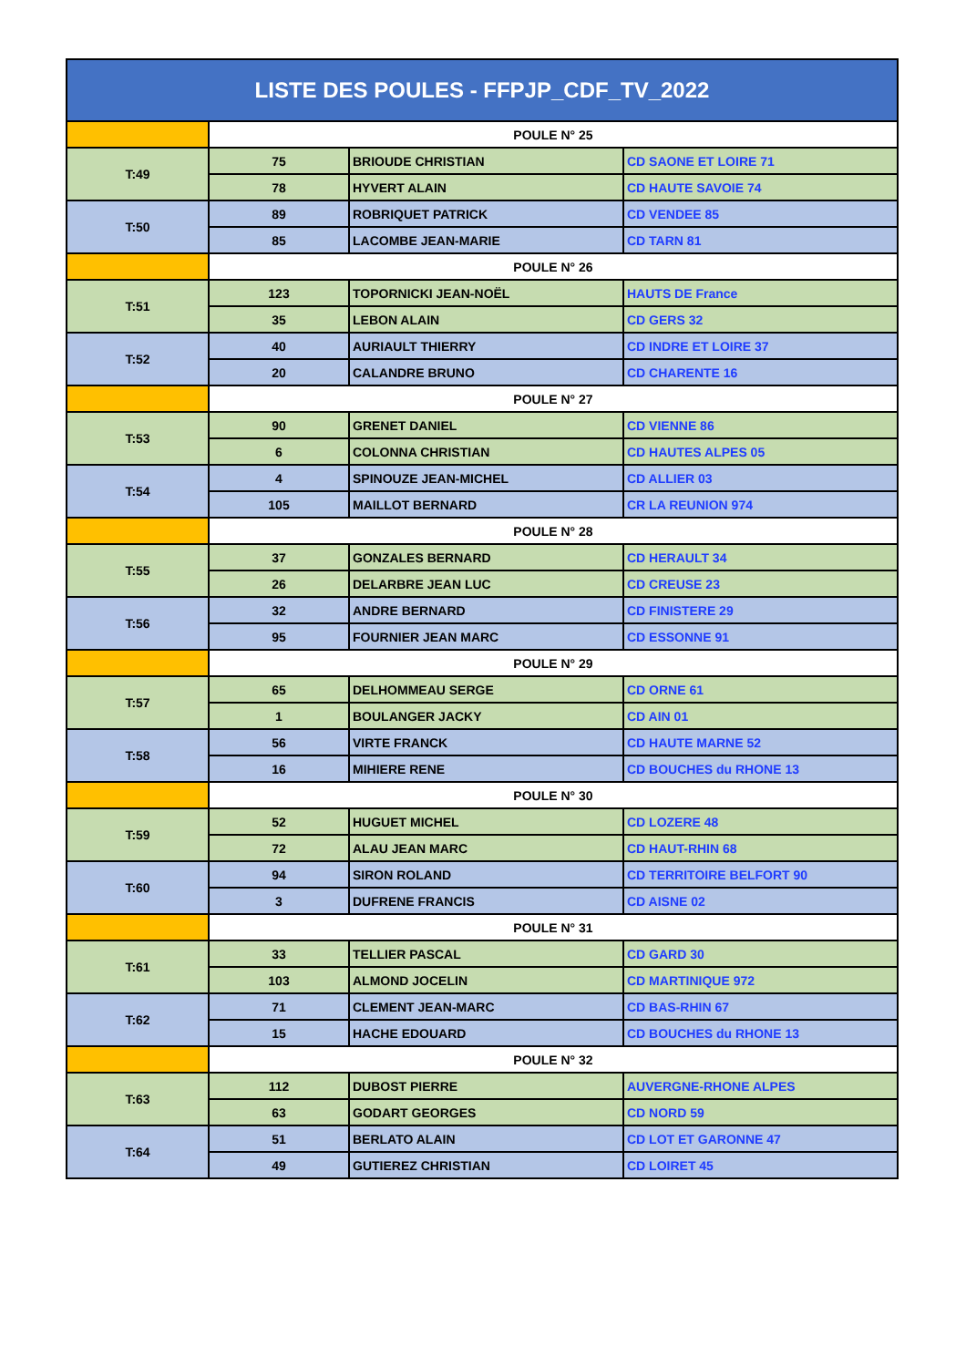| LISTE DES POULES - FFPJP_CDF_TV_2022 | | | |
| --- | --- | --- | --- |
| | POULE N° 25 | | |
| T:49 | 75 | BRIOUDE CHRISTIAN | CD SAONE ET LOIRE 71 |
| | 78 | HYVERT ALAIN | CD HAUTE SAVOIE 74 |
| T:50 | 89 | ROBRIQUET PATRICK | CD VENDEE 85 |
| | 85 | LACOMBE JEAN-MARIE | CD TARN 81 |
| | POULE N° 26 | | |
| T:51 | 123 | TOPORNICKI JEAN-NOËL | HAUTS DE France |
| | 35 | LEBON ALAIN | CD GERS 32 |
| T:52 | 40 | AURIAULT THIERRY | CD INDRE ET LOIRE 37 |
| | 20 | CALANDRE BRUNO | CD CHARENTE 16 |
| | POULE N° 27 | | |
| T:53 | 90 | GRENET DANIEL | CD VIENNE 86 |
| | 6 | COLONNA CHRISTIAN | CD HAUTES ALPES 05 |
| T:54 | 4 | SPINOUZE JEAN-MICHEL | CD ALLIER 03 |
| | 105 | MAILLOT BERNARD | CR LA REUNION 974 |
| | POULE N° 28 | | |
| T:55 | 37 | GONZALES BERNARD | CD HERAULT 34 |
| | 26 | DELARBRE JEAN LUC | CD CREUSE 23 |
| T:56 | 32 | ANDRE BERNARD | CD FINISTERE 29 |
| | 95 | FOURNIER JEAN MARC | CD ESSONNE 91 |
| | POULE N° 29 | | |
| T:57 | 65 | DELHOMMEAU SERGE | CD ORNE 61 |
| | 1 | BOULANGER JACKY | CD AIN 01 |
| T:58 | 56 | VIRTE FRANCK | CD HAUTE MARNE 52 |
| | 16 | MIHIERE RENE | CD BOUCHES du RHONE 13 |
| | POULE N° 30 | | |
| T:59 | 52 | HUGUET MICHEL | CD LOZERE 48 |
| | 72 | ALAU JEAN MARC | CD HAUT-RHIN 68 |
| T:60 | 94 | SIRON ROLAND | CD TERRITOIRE BELFORT 90 |
| | 3 | DUFRENE FRANCIS | CD AISNE 02 |
| | POULE N° 31 | | |
| T:61 | 33 | TELLIER PASCAL | CD GARD 30 |
| | 103 | ALMOND JOCELIN | CD MARTINIQUE 972 |
| T:62 | 71 | CLEMENT JEAN-MARC | CD BAS-RHIN 67 |
| | 15 | HACHE EDOUARD | CD BOUCHES du RHONE 13 |
| | POULE N° 32 | | |
| T:63 | 112 | DUBOST PIERRE | AUVERGNE-RHONE ALPES |
| | 63 | GODART GEORGES | CD NORD 59 |
| T:64 | 51 | BERLATO ALAIN | CD LOT ET GARONNE 47 |
| | 49 | GUTIEREZ CHRISTIAN | CD LOIRET 45 |